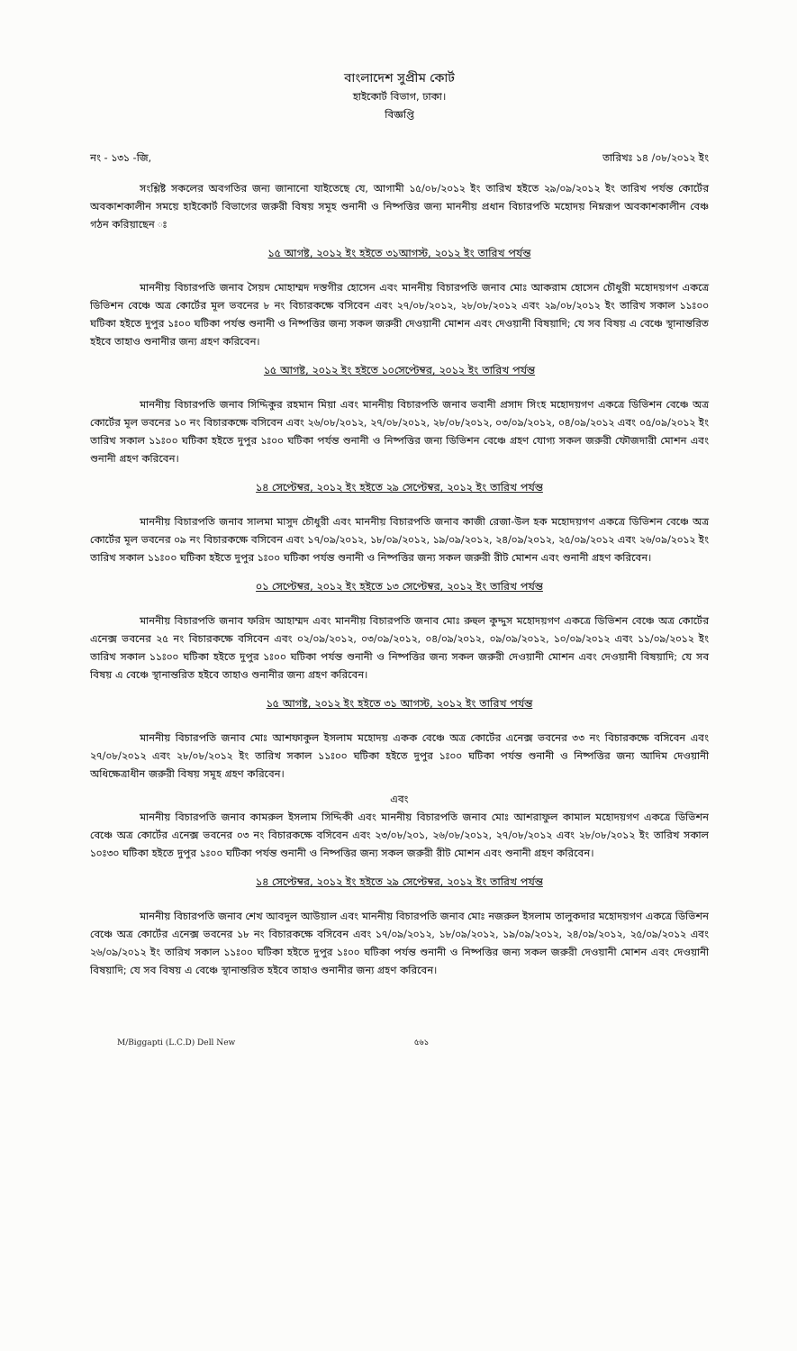বাংলাদেশ সুপ্রীম কোর্ট
হাইকোর্ট বিভাগ, ঢাকা।
বিজ্ঞপ্তি
নং - ১৩১ -জি, তারিখঃ ১৪ /০৮/২০১২ ইং
সংশ্লিষ্ট সকলের অবগতির জন্য জানানো যাইতেছে যে, আগামী ১৫/০৮/২০১২ ইং তারিখ হইতে ২৯/০৯/২০১২ ইং তারিখ পর্যন্ত কোর্টের অবকাশকালীন সময়ে হাইকোর্ট বিভাগের জরুরী বিষয় সমূহ শুনানী ও নিষ্পত্তির জন্য মাননীয় প্রধান বিচারপতি মহোদয় নিম্নরূপ অবকাশকালীন বেঞ্চ গঠন করিয়াছেন ঃ
১৫ আগষ্ট, ২০১২ ইং হইতে ৩১আগস্ট, ২০১২ ইং তারিখ পর্যন্ত
মাননীয় বিচারপতি জনাব সৈয়দ মোহাম্মদ দস্তগীর হোসেন এবং মাননীয় বিচারপতি জনাব মোঃ আকরাম হোসেন চৌধুরী মহোদয়গণ একত্রে ডিভিশন বেঞ্চে অত্র কোর্টের মূল ভবনের ৮ নং বিচারকক্ষে বসিবেন এবং ২৭/০৮/২০১২, ২৮/০৮/২০১২ এবং ২৯/০৮/২০১২ ইং তারিখ সকাল ১১ঃ০০ ঘটিকা হইতে দুপুর ১ঃ০০ ঘটিকা পর্যন্ত শুনানী ও নিষ্পত্তির জন্য সকল জরুরী দেওয়ানী মোশন এবং দেওয়ানী বিষয়াদি; যে সব বিষয় এ বেঞ্চে স্থানান্তরিত হইবে তাহাও শুনানীর জন্য গ্রহণ করিবেন।
১৫ আগষ্ট, ২০১২ ইং হইতে ১০সেপ্টেম্বর, ২০১২ ইং তারিখ পর্যন্ত
মাননীয় বিচারপতি জনাব সিদ্দিকুর রহমান মিয়া এবং মাননীয় বিচারপতি জনাব ভবানী প্রসাদ সিংহ মহোদয়গণ একত্রে ডিভিশন বেঞ্চে অত্র কোর্টের মূল ভবনের ১০ নং বিচারকক্ষে বসিবেন এবং ২৬/০৮/২০১২, ২৭/০৮/২০১২, ২৮/০৮/২০১২, ০৩/০৯/২০১২, ০৪/০৯/২০১২ এবং ০৫/০৯/২০১২ ইং তারিখ সকাল ১১ঃ০০ ঘটিকা হইতে দুপুর ১ঃ০০ ঘটিকা পর্যন্ত শুনানী ও নিষ্পত্তির জন্য ডিভিশন বেঞ্চে গ্রহণ যোগ্য সকল জরুরী ফৌজদারী মোশন এবং শুনানী গ্রহণ করিবেন।
১৪ সেপ্টেম্বর, ২০১২ ইং হইতে ২৯ সেপ্টেম্বর, ২০১২ ইং তারিখ পর্যন্ত
মাননীয় বিচারপতি জনাব সালমা মাসুদ চৌধুরী এবং মাননীয় বিচারপতি জনাব কাজী রেজা-উল হক মহোদয়গণ একত্রে ডিভিশন বেঞ্চে অত্র কোর্টের মূল ভবনের ০৯ নং বিচারকক্ষে বসিবেন এবং ১৭/০৯/২০১২, ১৮/০৯/২০১২, ১৯/০৯/২০১২, ২৪/০৯/২০১২, ২৫/০৯/২০১২ এবং ২৬/০৯/২০১২ ইং তারিখ সকাল ১১ঃ০০ ঘটিকা হইতে দুপুর ১ঃ০০ ঘটিকা পর্যন্ত শুনানী ও নিষ্পত্তির জন্য সকল জরুরী রীট মোশন এবং শুনানী গ্রহণ করিবেন।
০১ সেপ্টেম্বর, ২০১২ ইং হইতে ১৩ সেপ্টেম্বর, ২০১২ ইং তারিখ পর্যন্ত
মাননীয় বিচারপতি জনাব ফরিদ আহাম্মদ এবং মাননীয় বিচারপতি জনাব মোঃ রুহুল কুদ্দুস মহোদয়গণ একত্রে ডিভিশন বেঞ্চে অত্র কোর্টের এনেক্স ভবনের ২৫ নং বিচারকক্ষে বসিবেন এবং ০২/০৯/২০১২, ০৩/০৯/২০১২, ০৪/০৯/২০১২, ০৯/০৯/২০১২, ১০/০৯/২০১২ এবং ১১/০৯/২০১২ ইং তারিখ সকাল ১১ঃ০০ ঘটিকা হইতে দুপুর ১ঃ০০ ঘটিকা পর্যন্ত শুনানী ও নিষ্পত্তির জন্য সকল জরুরী দেওয়ানী মোশন এবং দেওয়ানী বিষয়াদি; যে সব বিষয় এ বেঞ্চে স্থানান্তরিত হইবে তাহাও শুনানীর জন্য গ্রহণ করিবেন।
১৫ আগষ্ট, ২০১২ ইং হইতে ৩১ আগস্ট, ২০১২ ইং তারিখ পর্যন্ত
মাননীয় বিচারপতি জনাব মোঃ আশফাকুল ইসলাম মহোদয় একক বেঞ্চে অত্র কোর্টের এনেক্স ভবনের ৩৩ নং বিচারকক্ষে বসিবেন এবং ২৭/০৮/২০১২ এবং ২৮/০৮/২০১২ ইং তারিখ সকাল ১১ঃ০০ ঘটিকা হইতে দুপুর ১ঃ০০ ঘটিকা পর্যন্ত শুনানী ও নিষ্পত্তির জন্য আদিম দেওয়ানী অধিক্ষেত্রাধীন জরুরী বিষয় সমূহ গ্রহণ করিবেন।
এবং
মাননীয় বিচারপতি জনাব কামরুল ইসলাম সিদ্দিকী এবং মাননীয় বিচারপতি জনাব মোঃ আশরাফুল কামাল মহোদয়গণ একত্রে ডিভিশন বেঞ্চে অত্র কোর্টের এনেক্স ভবনের ০৩ নং বিচারকক্ষে বসিবেন এবং ২৩/০৮/২০১, ২৬/০৮/২০১২, ২৭/০৮/২০১২ এবং ২৮/০৮/২০১২ ইং তারিখ সকাল ১০ঃ৩০ ঘটিকা হইতে দুপুর ১ঃ০০ ঘটিকা পর্যন্ত শুনানী ও নিষ্পত্তির জন্য সকল জরুরী রীট মোশন এবং শুনানী গ্রহণ করিবেন।
১৪ সেপ্টেম্বর, ২০১২ ইং হইতে ২৯ সেপ্টেম্বর, ২০১২ ইং তারিখ পর্যন্ত
মাননীয় বিচারপতি জনাব শেখ আবদুল আউয়াল এবং মাননীয় বিচারপতি জনাব মোঃ নজরুল ইসলাম তালুকদার মহোদয়গণ একত্রে ডিভিশন বেঞ্চে অত্র কোর্টের এনেক্স ভবনের ১৮ নং বিচারকক্ষে বসিবেন এবং ১৭/০৯/২০১২, ১৮/০৯/২০১২, ১৯/০৯/২০১২, ২৪/০৯/২০১২, ২৫/০৯/২০১২ এবং ২৬/০৯/২০১২ ইং তারিখ সকাল ১১ঃ০০ ঘটিকা হইতে দুপুর ১ঃ০০ ঘটিকা পর্যন্ত শুনানী ও নিষ্পত্তির জন্য সকল জরুরী দেওয়ানী মোশন এবং দেওয়ানী বিষয়াদি; যে সব বিষয় এ বেঞ্চে স্থানান্তরিত হইবে তাহাও শুনানীর জন্য গ্রহণ করিবেন।
M/Biggapti (L.C.D) Dell New ৫৬১